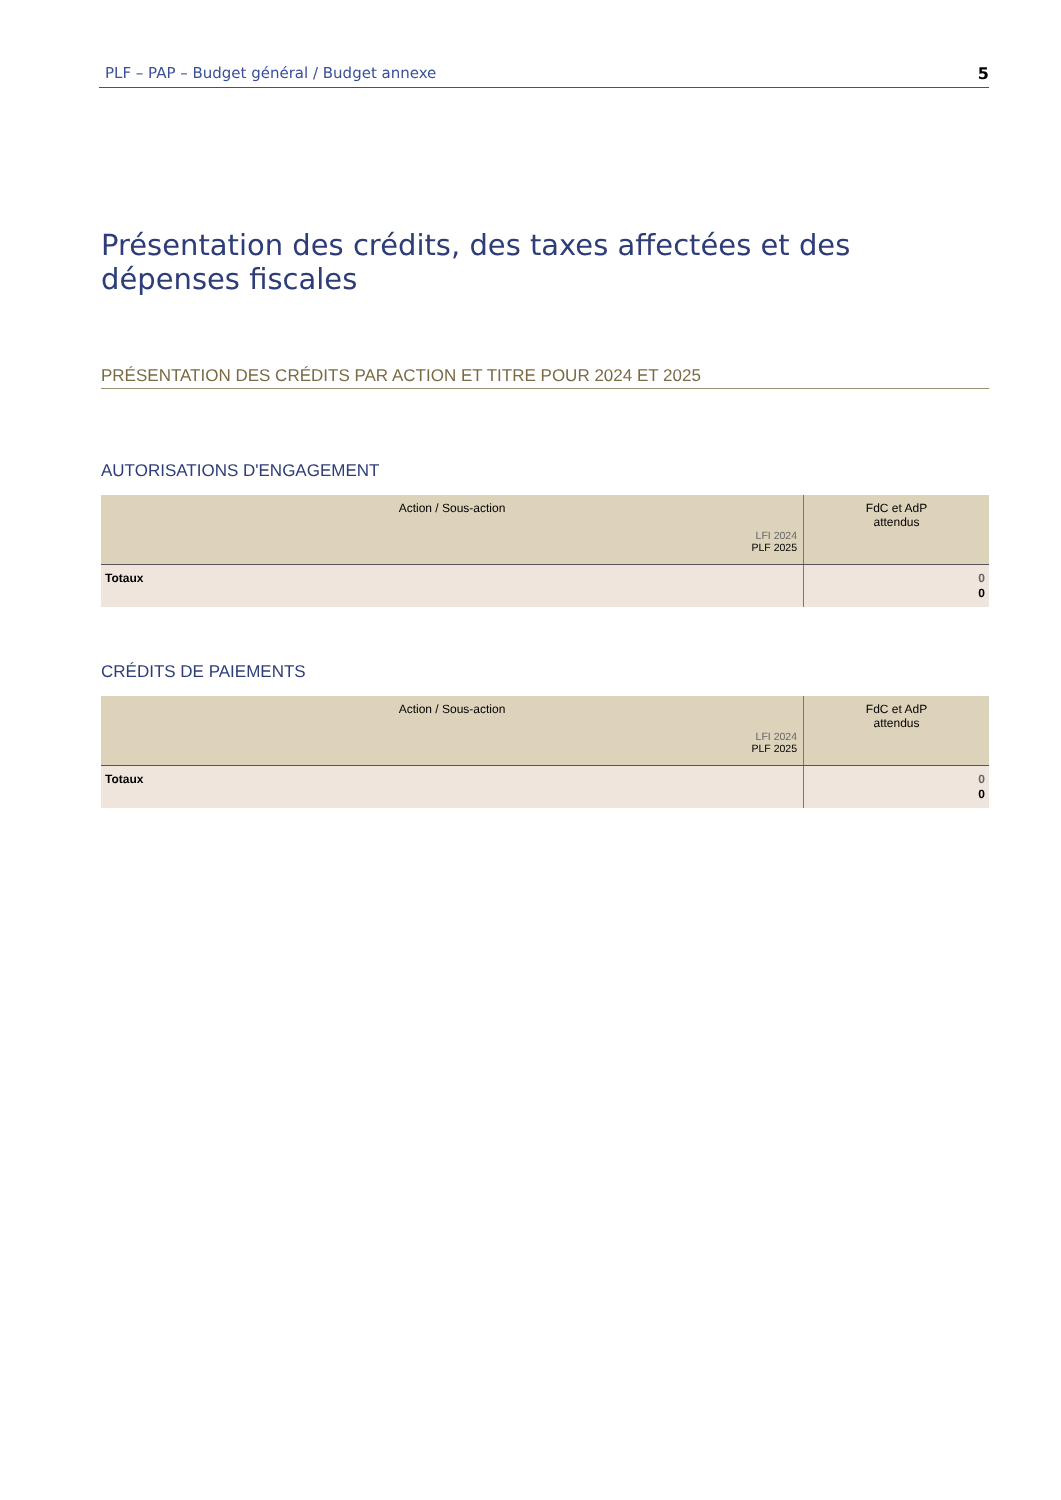PLF – PAP – Budget général / Budget annexe 5
Présentation des crédits, des taxes affectées et des dépenses fiscales
PRÉSENTATION DES CRÉDITS PAR ACTION ET TITRE POUR 2024 ET 2025
AUTORISATIONS D'ENGAGEMENT
| Action / Sous-action LFI 2024 PLF 2025 | FdC et AdP attendus |
| --- | --- |
| Totaux | 0 0 |
CRÉDITS DE PAIEMENTS
| Action / Sous-action LFI 2024 PLF 2025 | FdC et AdP attendus |
| --- | --- |
| Totaux | 0 0 |